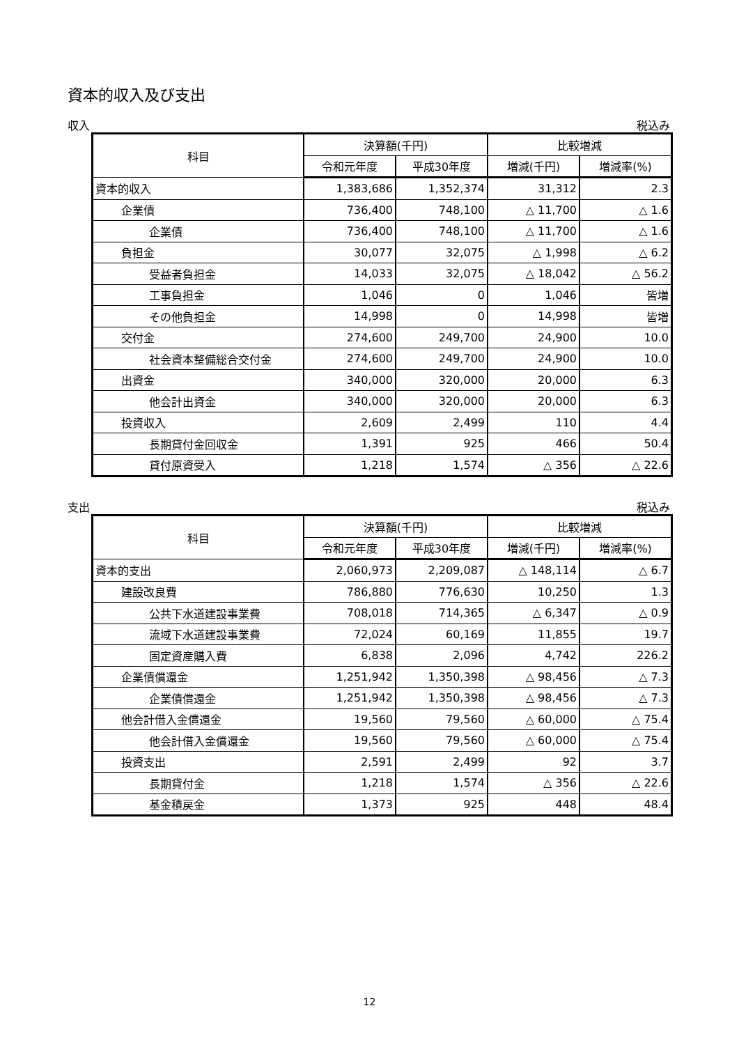資本的収入及び支出
収入 税込み
| 科目 | 決算額(千円) | | 比較増減 | |
| --- | --- | --- | --- | --- |
| | 令和元年度 | 平成30年度 | 増減(千円) | 増減率(%) |
| 資本的収入 | 1,383,686 | 1,352,374 | 31,312 | 2.3 |
| 企業債 | 736,400 | 748,100 | △ 11,700 | △ 1.6 |
| 企業債 | 736,400 | 748,100 | △ 11,700 | △ 1.6 |
| 負担金 | 30,077 | 32,075 | △ 1,998 | △ 6.2 |
| 受益者負担金 | 14,033 | 32,075 | △ 18,042 | △ 56.2 |
| 工事負担金 | 1,046 | 0 | 1,046 | 皆増 |
| その他負担金 | 14,998 | 0 | 14,998 | 皆増 |
| 交付金 | 274,600 | 249,700 | 24,900 | 10.0 |
| 社会資本整備総合交付金 | 274,600 | 249,700 | 24,900 | 10.0 |
| 出資金 | 340,000 | 320,000 | 20,000 | 6.3 |
| 他会計出資金 | 340,000 | 320,000 | 20,000 | 6.3 |
| 投資収入 | 2,609 | 2,499 | 110 | 4.4 |
| 長期貸付金回収金 | 1,391 | 925 | 466 | 50.4 |
| 貸付原資受入 | 1,218 | 1,574 | △ 356 | △ 22.6 |
支出 税込み
| 科目 | 決算額(千円) | | 比較増減 | |
| --- | --- | --- | --- | --- |
| | 令和元年度 | 平成30年度 | 増減(千円) | 増減率(%) |
| 資本的支出 | 2,060,973 | 2,209,087 | △ 148,114 | △ 6.7 |
| 建設改良費 | 786,880 | 776,630 | 10,250 | 1.3 |
| 公共下水道建設事業費 | 708,018 | 714,365 | △ 6,347 | △ 0.9 |
| 流域下水道建設事業費 | 72,024 | 60,169 | 11,855 | 19.7 |
| 固定資産購入費 | 6,838 | 2,096 | 4,742 | 226.2 |
| 企業債償還金 | 1,251,942 | 1,350,398 | △ 98,456 | △ 7.3 |
| 企業債償還金 | 1,251,942 | 1,350,398 | △ 98,456 | △ 7.3 |
| 他会計借入金償還金 | 19,560 | 79,560 | △ 60,000 | △ 75.4 |
| 他会計借入金償還金 | 19,560 | 79,560 | △ 60,000 | △ 75.4 |
| 投資支出 | 2,591 | 2,499 | 92 | 3.7 |
| 長期貸付金 | 1,218 | 1,574 | △ 356 | △ 22.6 |
| 基金積戻金 | 1,373 | 925 | 448 | 48.4 |
12